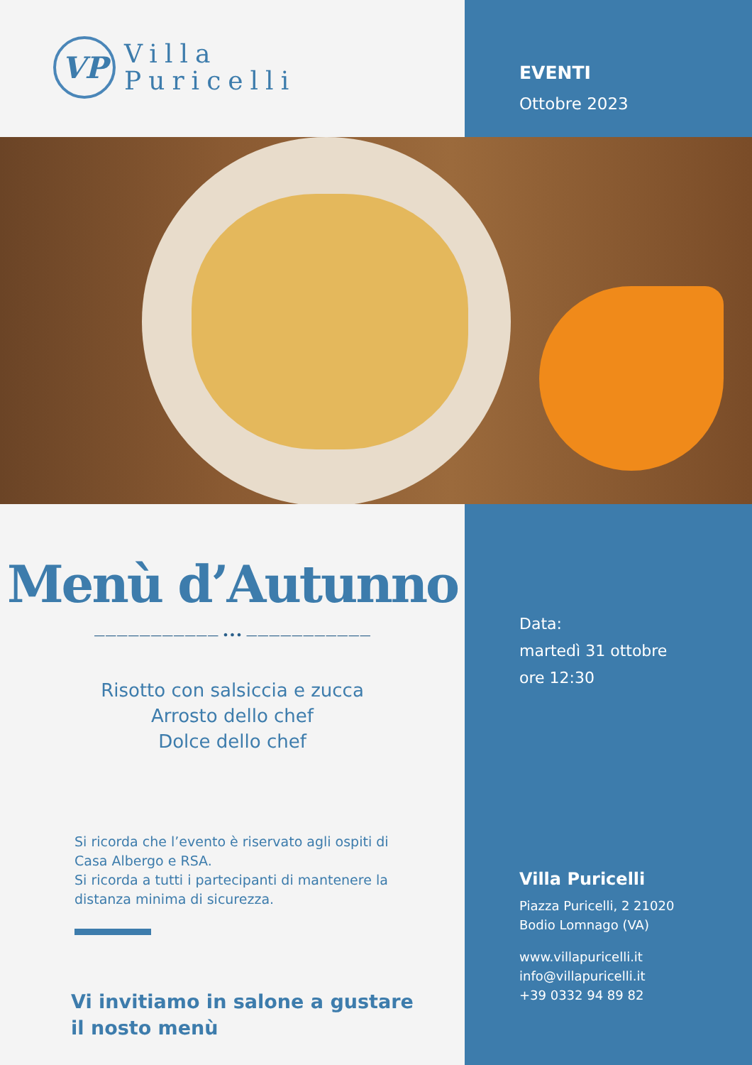VP
Villa
Puricelli
EVENTI
Ottobre 2023
Menù d’Autunno
——————————— ••• ———————————
Risotto con salsiccia e zucca
Arrosto dello chef
Dolce dello chef
Si ricorda che l’evento è riservato agli ospiti di Casa Albergo e RSA.
Si ricorda a tutti i partecipanti di mantenere la distanza minima di sicurezza.
Vi invitiamo in salone a gustare il nosto menù
Data:
martedì 31 ottobre
ore 12:30
Villa Puricelli
Piazza Puricelli, 2 21020
Bodio Lomnago (VA)
www.villapuricelli.it
info@villapuricelli.it
+39 0332 94 89 82